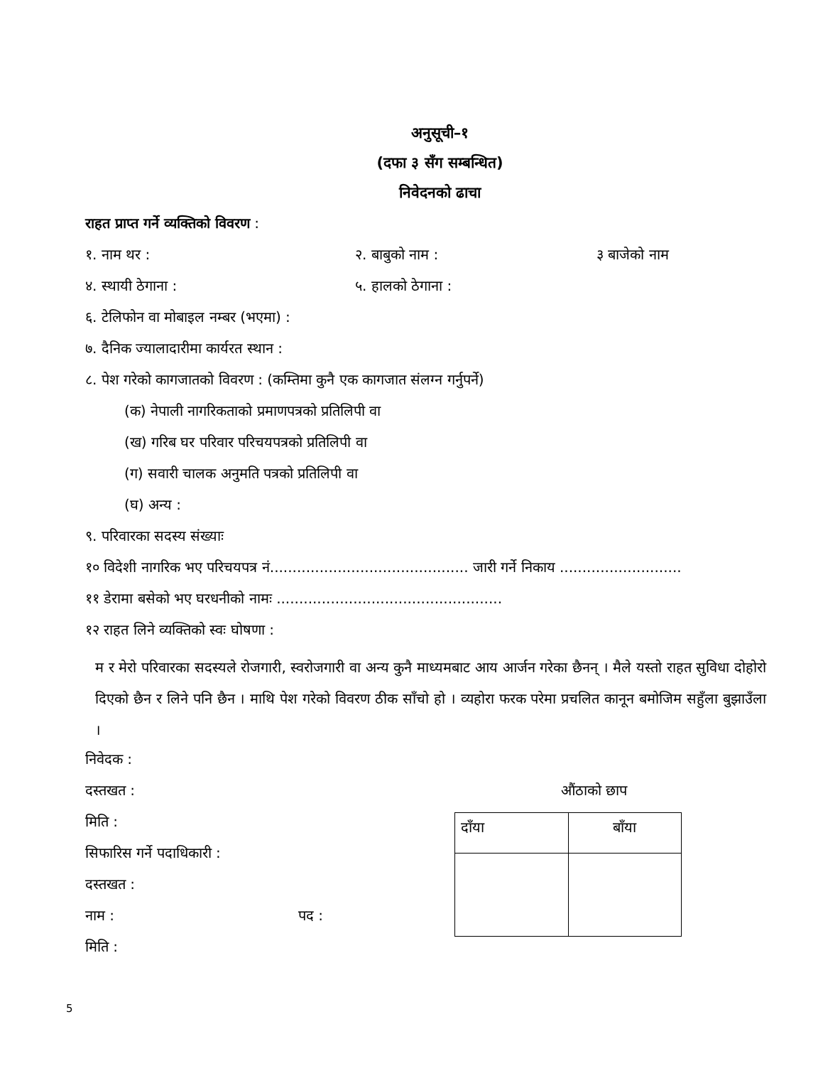अनुसूची–१
(दफा ३ सँग सम्बन्धित)
निवेदनको ढाचा
राहत प्राप्त गर्ने व्यक्तिको विवरण :
१. नाम थर : २. बाबुको नाम : ३ बाजेको नाम
४. स्थायी ठेगाना : ५. हालको ठेगाना :
६. टेलिफोन वा मोबाइल नम्बर (भएमा) :
७. दैनिक ज्यालादारीमा कार्यरत स्थान :
८. पेश गरेको कागजातको विवरण : (कम्तिमा कुनै एक कागजात संलग्न गर्नुपर्ने)
(क) नेपाली नागरिकताको प्रमाणपत्रको प्रतिलिपी वा
(ख) गरिब घर परिवार परिचयपत्रको प्रतिलिपी वा
(ग) सवारी चालक अनुमति पत्रको प्रतिलिपी वा
(घ) अन्य :
९. परिवारका सदस्य संख्याः
१० विदेशी नागरिक भए परिचयपत्र नं............................................ जारी गर्ने निकाय ...........................
११ डेरामा बसेको भए घरधनीको नामः ..................................................
१२ राहत लिने व्यक्तिको स्वः घोषणा :
म र मेरो परिवारका सदस्यले रोजगारी, स्वरोजगारी वा अन्य कुनै माध्यमबाट आय आर्जन गरेका छैनन् । मैले यस्तो राहत सुविधा दोहोरो दिएको छैन र लिने पनि छैन । माथि पेश गरेको विवरण ठीक साँचो हो । व्यहोरा फरक परेमा प्रचलित कानून बमोजिम सहुँला बुझाउँला ।
निवेदक :
दस्तखत :
मिति :
सिफारिस गर्ने पदाधिकारी :
दस्तखत :
नाम : पद :
मिति :
औंठाको छाप
| दाँया | बाँया |
5